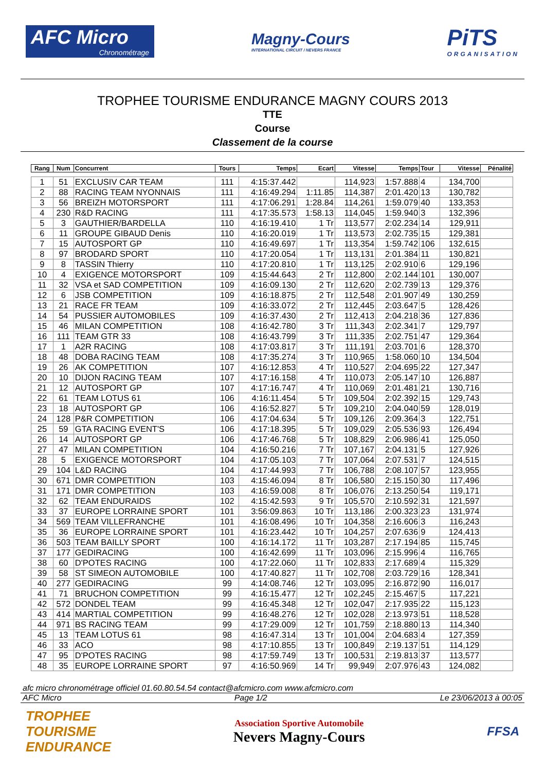AFC Micro
Chronométrage
Magny-Cours
INTERNATIONAL CIRCUIT / NEVERS FRANCE
PiTS
ORGANISATION
TROPHEE TOURISME ENDURANCE MAGNY COURS 2013
TTE
Course
Classement de la course
| Rang | Num | Concurrent | Tours | Temps | Ecart | Vitesse | Temps | Tour | Vitesse | Pénalité |
| --- | --- | --- | --- | --- | --- | --- | --- | --- | --- | --- |
| 1 | 51 | EXCLUSIV CAR TEAM | 111 | 4:15:37.442 | | 114,923 | 1:57.888 | 4 | 134,700 | |
| 2 | 88 | RACING TEAM NYONNAIS | 111 | 4:16:49.294 | 1:11.85 | 114,387 | 2:01.420 | 13 | 130,782 | |
| 3 | 56 | BREIZH MOTORSPORT | 111 | 4:17:06.291 | 1:28.84 | 114,261 | 1:59.079 | 40 | 133,353 | |
| 4 | 230 | R&D RACING | 111 | 4:17:35.573 | 1:58.13 | 114,045 | 1:59.940 | 3 | 132,396 | |
| 5 | 3 | GAUTHIER/BARDELLA | 110 | 4:16:19.410 | 1 Tr | 113,577 | 2:02.234 | 14 | 129,911 | |
| 6 | 11 | GROUPE GIBAUD Denis | 110 | 4:16:20.019 | 1 Tr | 113,573 | 2:02.735 | 15 | 129,381 | |
| 7 | 15 | AUTOSPORT GP | 110 | 4:16:49.697 | 1 Tr | 113,354 | 1:59.742 | 106 | 132,615 | |
| 8 | 97 | BRODARD SPORT | 110 | 4:17:20.054 | 1 Tr | 113,131 | 2:01.384 | 11 | 130,821 | |
| 9 | 8 | TASSIN Thierry | 110 | 4:17:20.810 | 1 Tr | 113,125 | 2:02.910 | 6 | 129,196 | |
| 10 | 4 | EXIGENCE MOTORSPORT | 109 | 4:15:44.643 | 2 Tr | 112,800 | 2:02.144 | 101 | 130,007 | |
| 11 | 32 | VSA et SAD COMPETITION | 109 | 4:16:09.130 | 2 Tr | 112,620 | 2:02.739 | 13 | 129,376 | |
| 12 | 6 | JSB COMPETITION | 109 | 4:16:18.875 | 2 Tr | 112,548 | 2:01.907 | 49 | 130,259 | |
| 13 | 21 | RACE FR TEAM | 109 | 4:16:33.072 | 2 Tr | 112,445 | 2:03.647 | 5 | 128,426 | |
| 14 | 54 | PUSSIER AUTOMOBILES | 109 | 4:16:37.430 | 2 Tr | 112,413 | 2:04.218 | 36 | 127,836 | |
| 15 | 46 | MILAN COMPETITION | 108 | 4:16:42.780 | 3 Tr | 111,343 | 2:02.341 | 7 | 129,797 | |
| 16 | 111 | TEAM GTR 33 | 108 | 4:16:43.799 | 3 Tr | 111,335 | 2:02.751 | 47 | 129,364 | |
| 17 | 1 | A2R RACING | 108 | 4:17:03.817 | 3 Tr | 111,191 | 2:03.701 | 6 | 128,370 | |
| 18 | 48 | DOBA RACING TEAM | 108 | 4:17:35.274 | 3 Tr | 110,965 | 1:58.060 | 10 | 134,504 | |
| 19 | 26 | AK COMPETITION | 107 | 4:16:12.853 | 4 Tr | 110,527 | 2:04.695 | 22 | 127,347 | |
| 20 | 10 | DIJON RACING TEAM | 107 | 4:17:16.158 | 4 Tr | 110,073 | 2:05.147 | 10 | 126,887 | |
| 21 | 12 | AUTOSPORT GP | 107 | 4:17:16.747 | 4 Tr | 110,069 | 2:01.481 | 21 | 130,716 | |
| 22 | 61 | TEAM LOTUS 61 | 106 | 4:16:11.454 | 5 Tr | 109,504 | 2:02.392 | 15 | 129,743 | |
| 23 | 18 | AUTOSPORT GP | 106 | 4:16:52.827 | 5 Tr | 109,210 | 2:04.040 | 59 | 128,019 | |
| 24 | 128 | P&R COMPETITION | 106 | 4:17:04.634 | 5 Tr | 109,126 | 2:09.364 | 3 | 122,751 | |
| 25 | 59 | GTA RACING EVENT'S | 106 | 4:17:18.395 | 5 Tr | 109,029 | 2:05.536 | 93 | 126,494 | |
| 26 | 14 | AUTOSPORT GP | 106 | 4:17:46.768 | 5 Tr | 108,829 | 2:06.986 | 41 | 125,050 | |
| 27 | 47 | MILAN COMPETITION | 104 | 4:16:50.216 | 7 Tr | 107,167 | 2:04.131 | 5 | 127,926 | |
| 28 | 5 | EXIGENCE MOTORSPORT | 104 | 4:17:05.103 | 7 Tr | 107,064 | 2:07.531 | 7 | 124,515 | |
| 29 | 104 | L&D RACING | 104 | 4:17:44.993 | 7 Tr | 106,788 | 2:08.107 | 57 | 123,955 | |
| 30 | 671 | DMR COMPETITION | 103 | 4:15:46.094 | 8 Tr | 106,580 | 2:15.150 | 30 | 117,496 | |
| 31 | 171 | DMR COMPETITION | 103 | 4:16:59.008 | 8 Tr | 106,076 | 2:13.250 | 54 | 119,171 | |
| 32 | 62 | TEAM ENDURAIDS | 102 | 4:15:42.593 | 9 Tr | 105,570 | 2:10.592 | 31 | 121,597 | |
| 33 | 37 | EUROPE LORRAINE SPORT | 101 | 3:56:09.863 | 10 Tr | 113,186 | 2:00.323 | 23 | 131,974 | |
| 34 | 569 | TEAM VILLEFRANCHE | 101 | 4:16:08.496 | 10 Tr | 104,358 | 2:16.606 | 3 | 116,243 | |
| 35 | 36 | EUROPE LORRAINE SPORT | 101 | 4:16:23.442 | 10 Tr | 104,257 | 2:07.636 | 9 | 124,413 | |
| 36 | 503 | TEAM BAILLY SPORT | 100 | 4:16:14.172 | 11 Tr | 103,287 | 2:17.194 | 85 | 115,745 | |
| 37 | 177 | GEDIRACING | 100 | 4:16:42.699 | 11 Tr | 103,096 | 2:15.996 | 4 | 116,765 | |
| 38 | 60 | D'POTES RACING | 100 | 4:17:22.060 | 11 Tr | 102,833 | 2:17.689 | 4 | 115,329 | |
| 39 | 58 | ST SIMEON AUTOMOBILE | 100 | 4:17:40.827 | 11 Tr | 102,708 | 2:03.729 | 16 | 128,341 | |
| 40 | 277 | GEDIRACING | 99 | 4:14:08.746 | 12 Tr | 103,095 | 2:16.872 | 90 | 116,017 | |
| 41 | 71 | BRUCHON COMPETITION | 99 | 4:16:15.477 | 12 Tr | 102,245 | 2:15.467 | 5 | 117,221 | |
| 42 | 572 | DONDEL TEAM | 99 | 4:16:45.348 | 12 Tr | 102,047 | 2:17.935 | 22 | 115,123 | |
| 43 | 414 | MARTIAL COMPETITION | 99 | 4:16:48.276 | 12 Tr | 102,028 | 2:13.973 | 51 | 118,528 | |
| 44 | 971 | BS RACING TEAM | 99 | 4:17:29.009 | 12 Tr | 101,759 | 2:18.880 | 13 | 114,340 | |
| 45 | 13 | TEAM LOTUS 61 | 98 | 4:16:47.314 | 13 Tr | 101,004 | 2:04.683 | 4 | 127,359 | |
| 46 | 33 | ACO | 98 | 4:17:10.855 | 13 Tr | 100,849 | 2:19.137 | 51 | 114,129 | |
| 47 | 95 | D'POTES RACING | 98 | 4:17:59.749 | 13 Tr | 100,531 | 2:19.813 | 37 | 113,577 | |
| 48 | 35 | EUROPE LORRAINE SPORT | 97 | 4:16:50.969 | 14 Tr | 99,949 | 2:07.976 | 43 | 124,082 | |
afc micro chronométrage officiel 01.60.80.54.54 contact@afcmicro.com www.afcmicro.com
AFC Micro Page 1/2 Le 23/06/2013 à 00:05
TROPHEE
TOURISME
ENDURANCE
Association Sportive Automobile
Nevers Magny-Cours
FFSA